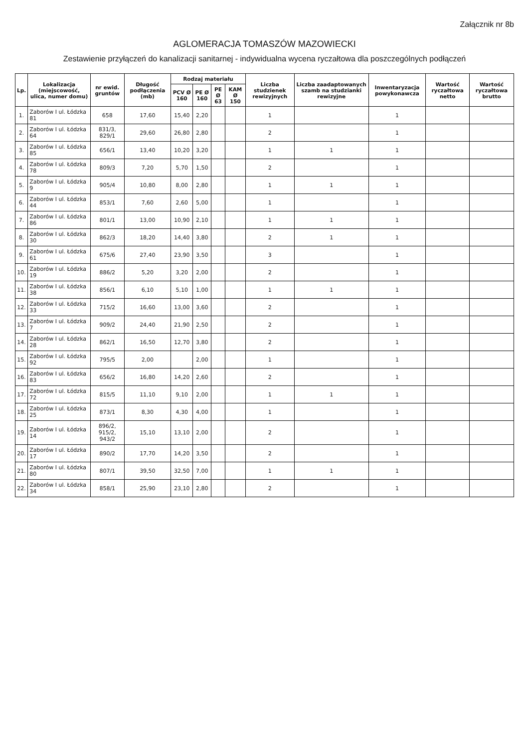Załącznik nr 8b
AGLOMERACJA TOMASZÓW MAZOWIECKI
Zestawienie przyłączeń do kanalizacji sanitarnej - indywidualna wycena ryczałtowa dla poszczególnych podłączeń
| Lp. | Lokalizacja (miejscowość, ulica, numer domu) | nr ewid. gruntów | Długość podłączenia (mb) | Rodzaj materiału | | | | Liczba studzienek rewizyjnych | Liczba zaadaptowanych szamb na studzianki rewizyjne | Inwentaryzacja powykonawcza | Wartość ryczałtowa netto | Wartość ryczałtowa brutto |
| --- | --- | --- | --- | --- | --- | --- | --- | --- | --- | --- | --- | --- |
| | | | | PCV Ø 160 | PE Ø 160 | PE Ø 63 | KAM Ø 150 | | | | | |
| 1. | Zaborów I ul. Łódzka 81 | 658 | 17,60 | 15,40 | 2,20 | | | 1 | | 1 | | |
| 2. | Zaborów I ul. Łódzka 64 | 831/3, 829/1 | 29,60 | 26,80 | 2,80 | | | 2 | | 1 | | |
| 3. | Zaborów I ul. Łódzka 85 | 656/1 | 13,40 | 10,20 | 3,20 | | | 1 | 1 | 1 | | |
| 4. | Zaborów I ul. Łódzka 78 | 809/3 | 7,20 | 5,70 | 1,50 | | | 2 | | 1 | | |
| 5. | Zaborów I ul. Łódzka 9 | 905/4 | 10,80 | 8,00 | 2,80 | | | 1 | 1 | 1 | | |
| 6. | Zaborów I ul. Łódzka 44 | 853/1 | 7,60 | 2,60 | 5,00 | | | 1 | | 1 | | |
| 7. | Zaborów I ul. Łódzka 86 | 801/1 | 13,00 | 10,90 | 2,10 | | | 1 | 1 | 1 | | |
| 8. | Zaborów I ul. Łódzka 30 | 862/3 | 18,20 | 14,40 | 3,80 | | | 2 | 1 | 1 | | |
| 9. | Zaborów I ul. Łódzka 61 | 675/6 | 27,40 | 23,90 | 3,50 | | | 3 | | 1 | | |
| 10. | Zaborów I ul. Łódzka 19 | 886/2 | 5,20 | 3,20 | 2,00 | | | 2 | | 1 | | |
| 11. | Zaborów I ul. Łódzka 38 | 856/1 | 6,10 | 5,10 | 1,00 | | | 1 | 1 | 1 | | |
| 12. | Zaborów I ul. Łódzka 33 | 715/2 | 16,60 | 13,00 | 3,60 | | | 2 | | 1 | | |
| 13. | Zaborów I ul. Łódzka 7 | 909/2 | 24,40 | 21,90 | 2,50 | | | 2 | | 1 | | |
| 14. | Zaborów I ul. Łódzka 28 | 862/1 | 16,50 | 12,70 | 3,80 | | | 2 | | 1 | | |
| 15. | Zaborów I ul. Łódzka 92 | 795/5 | 2,00 | | 2,00 | | | 1 | | 1 | | |
| 16. | Zaborów I ul. Łódzka 83 | 656/2 | 16,80 | 14,20 | 2,60 | | | 2 | | 1 | | |
| 17. | Zaborów I ul. Łódzka 72 | 815/5 | 11,10 | 9,10 | 2,00 | | | 1 | 1 | 1 | | |
| 18. | Zaborów I ul. Łódzka 25 | 873/1 | 8,30 | 4,30 | 4,00 | | | 1 | | 1 | | |
| 19. | Zaborów I ul. Łódzka 14 | 896/2, 915/2, 943/2 | 15,10 | 13,10 | 2,00 | | | 2 | | 1 | | |
| 20. | Zaborów I ul. Łódzka 17 | 890/2 | 17,70 | 14,20 | 3,50 | | | 2 | | 1 | | |
| 21. | Zaborów I ul. Łódzka 80 | 807/1 | 39,50 | 32,50 | 7,00 | | | 1 | 1 | 1 | | |
| 22. | Zaborów I ul. Łódzka 34 | 858/1 | 25,90 | 23,10 | 2,80 | | | 2 | | 1 | | |